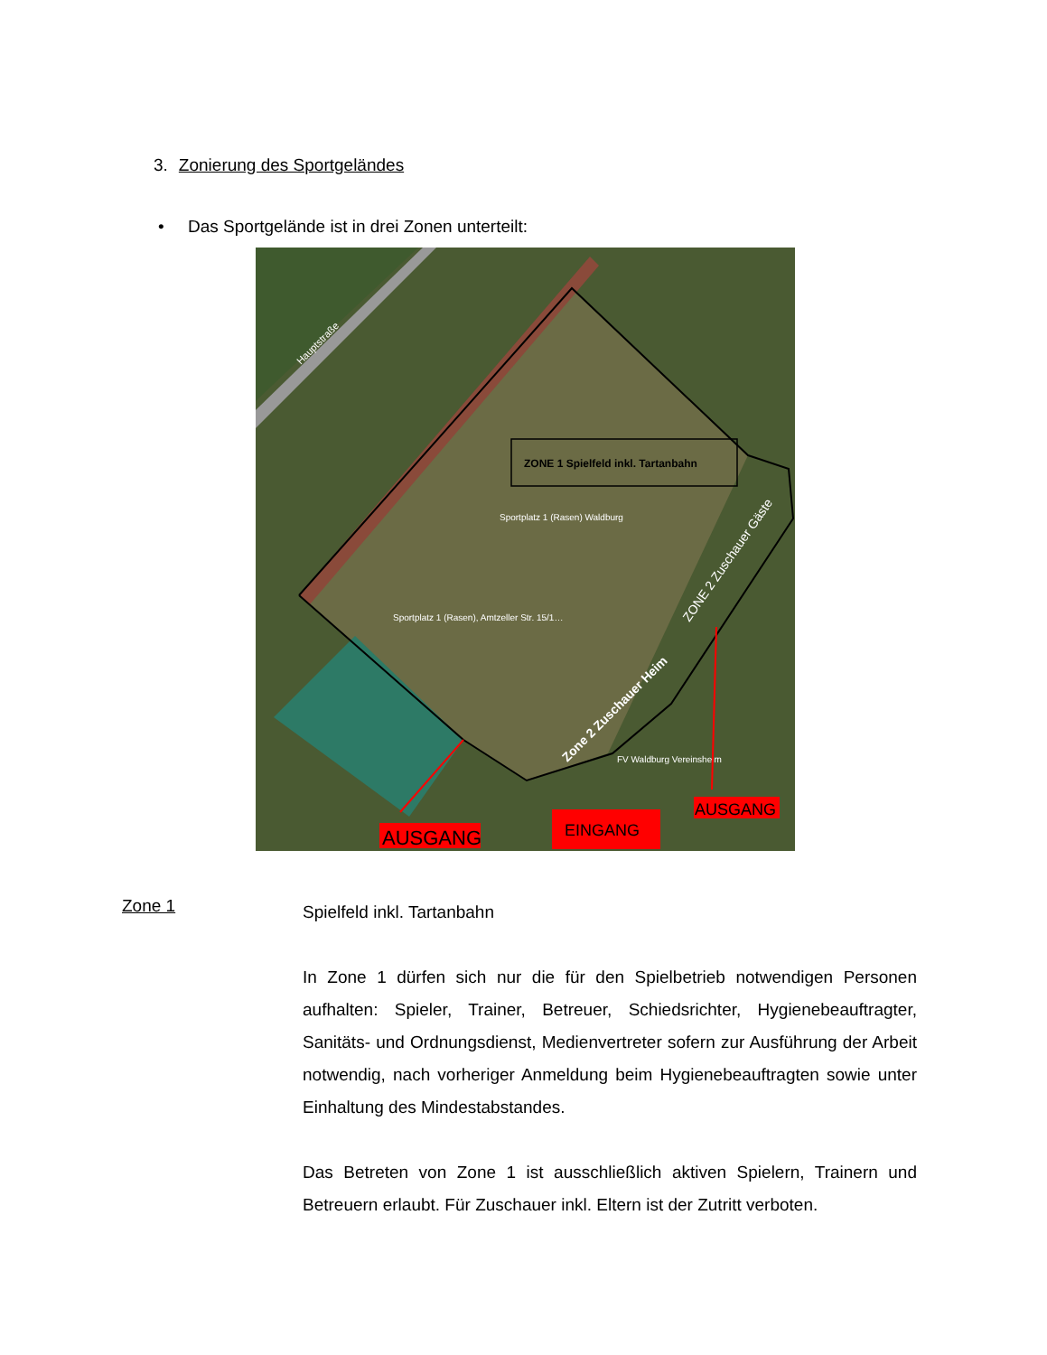3. Zonierung des Sportgeländes
• Das Sportgelände ist in drei Zonen unterteilt:
ZONE 1 Spielfeld inkl. Tartanbahn
Sportplatz 1 (Rasen) Waldburg
Sportplatz 1 (Rasen), Amtzeller Str. 15/1…
FV Waldburg Vereinsheim
Hauptstraße
ZONE 2 Zuschauer Gäste
Zone 2 Zuschauer Heim
AUSGANG
EINGANG
AUSGANG
Zone 1
Spielfeld inkl. Tartanbahn
In Zone 1 dürfen sich nur die für den Spielbetrieb notwendigen Personen aufhalten: Spieler, Trainer, Betreuer, Schiedsrichter, Hygienebeauftragter, Sanitäts- und Ordnungsdienst, Medienvertreter sofern zur Ausführung der Arbeit notwendig, nach vorheriger Anmeldung beim Hygienebeauftragten sowie unter Einhaltung des Mindestabstandes.
Das Betreten von Zone 1 ist ausschließlich aktiven Spielern, Trainern und Betreuern erlaubt. Für Zuschauer inkl. Eltern ist der Zutritt verboten.